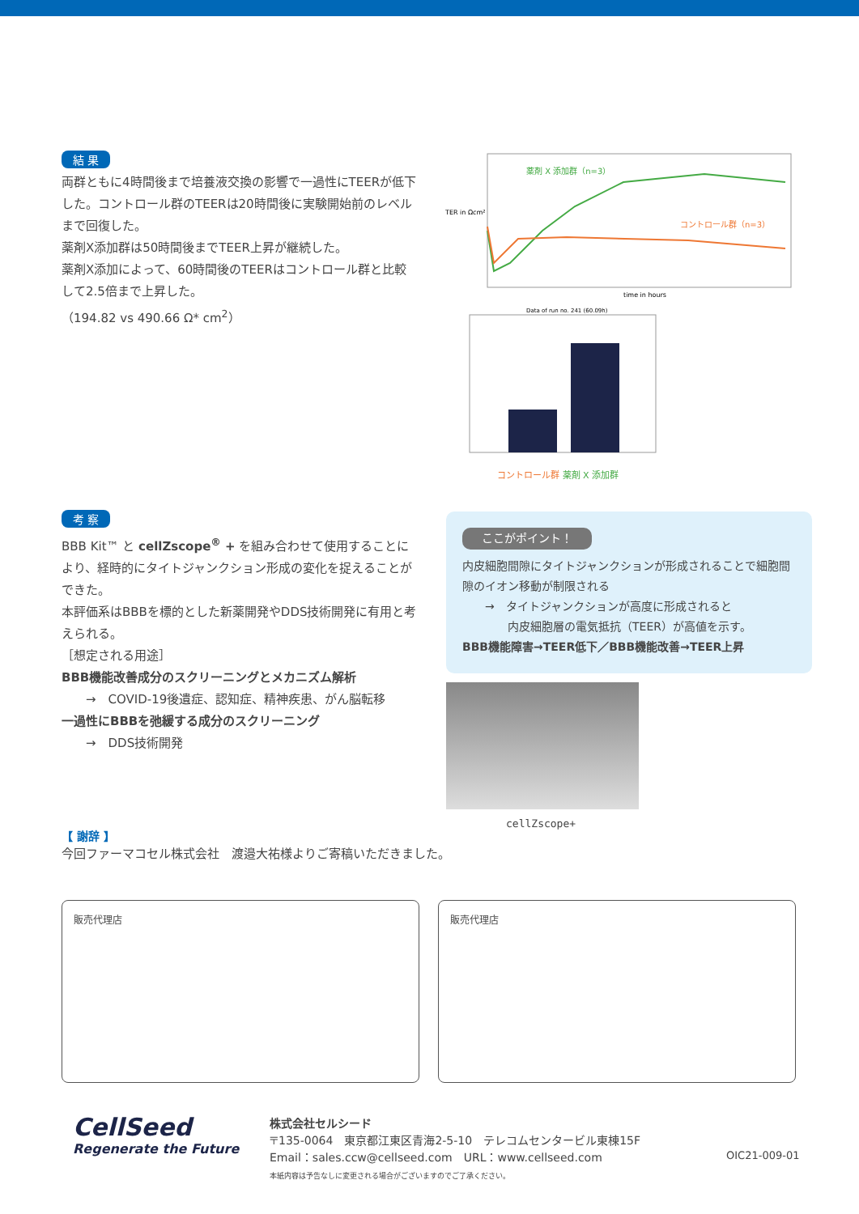結 果
両群ともに4時間後まで培養液交換の影響で一過性にTEERが低下した。コントロール群のTEERは20時間後に実験開始前のレベルまで回復した。
薬剤X添加群は50時間後までTEER上昇が継続した。
薬剤X添加によって、60時間後のTEERはコントロール群と比較して2.5倍まで上昇した。
（194.82 vs 490.66 Ω* cm<sup>2</sup>）
薬剤 X 添加群（n=3）
コントロール群（n=3）
TER in Ωcm²
time in hours
Data of run no. 241 (60.09h)
コントロール群 薬剤 X 添加群
考 察
BBB Kit™ と cellZscope<sup>®</sup> + を組み合わせて使用することにより、経時的にタイトジャンクション形成の変化を捉えることができた。
本評価系はBBBを標的とした新薬開発やDDS技術開発に有用と考えられる。
［想定される用途］
BBB機能改善成分のスクリーニングとメカニズム解析
　　→　COVID-19後遺症、認知症、精神疾患、がん脳転移
一過性にBBBを弛緩する成分のスクリーニング
　　→　DDS技術開発
ここがポイント！
内皮細胞間隙にタイトジャンクションが形成されることで細胞間隙のイオン移動が制限される
　　→　タイトジャンクションが高度に形成されると
　　　　内皮細胞層の電気抵抗（TEER）が高値を示す。
BBB機能障害→TEER低下／BBB機能改善→TEER上昇
cellZscope+
【 謝辞 】
今回ファーマコセル株式会社　渡邉大祐様よりご寄稿いただきました。
販売代理店 販売代理店
CellSeed
Regenerate the Future
株式会社セルシード
〒135-0064　東京都江東区青海2-5-10　テレコムセンタービル東棟15F
Email：sales.ccw@cellseed.com　URL：www.cellseed.com
本紙内容は予告なしに変更される場合がございますのでご了承ください。
OIC21-009-01